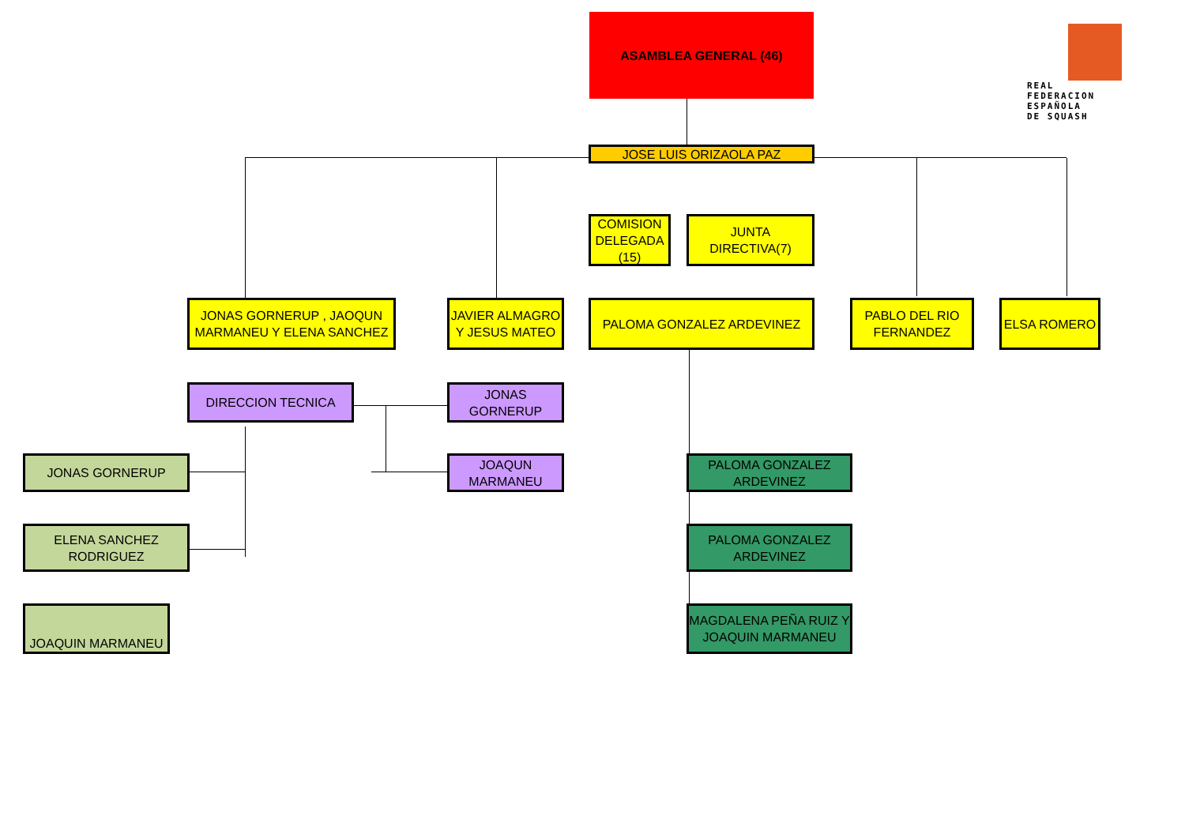ASAMBLEA GENERAL (46)
REAL
FEDERACION
ESPAÑOLA
DE SQUASH
JOSE LUIS ORIZAOLA PAZ
COMISION DELEGADA (15)
JUNTA DIRECTIVA(7)
JONAS GORNERUP , JAOQUN MARMANEU Y ELENA SANCHEZ
JAVIER ALMAGRO Y JESUS MATEO
PALOMA GONZALEZ ARDEVINEZ
PABLO DEL RIO FERNANDEZ
ELSA ROMERO
DIRECCION TECNICA JONAS GORNERUP
JOAQUN MARMANEU
JONAS GORNERUP
ELENA SANCHEZ RODRIGUEZ
JOAQUIN MARMANEU
PALOMA GONZALEZ ARDEVINEZ
PALOMA GONZALEZ ARDEVINEZ
MAGDALENA PEÑA RUIZ Y JOAQUIN MARMANEU